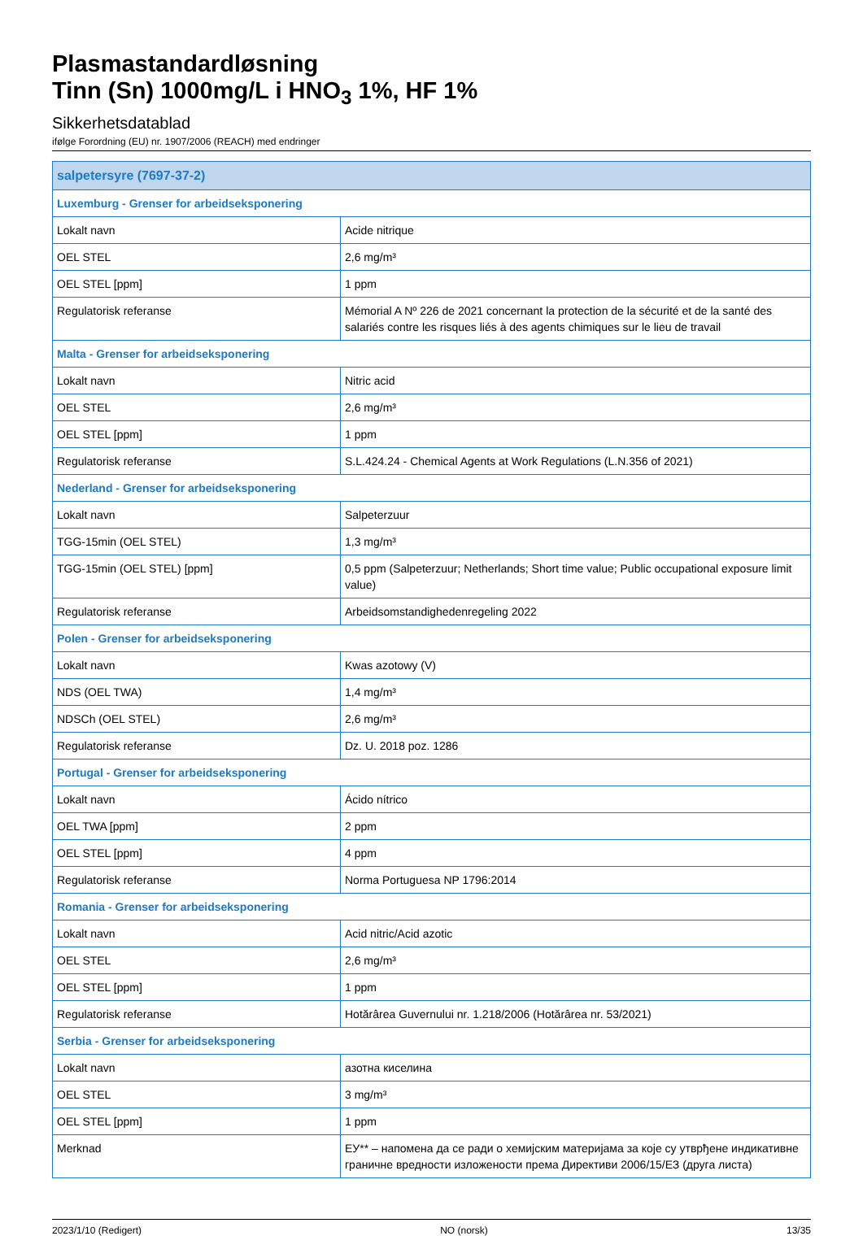Plasmastandardløsning
Tinn (Sn) 1000mg/L i HNO<sub>3</sub> 1%, HF 1%
Sikkerhetsdatablad
ifølge Forordning (EU) nr. 1907/2006 (REACH) med endringer
| salpetersyre (7697-37-2) | |
| --- | --- |
| Luxemburg - Grenser for arbeidseksponering | |
| Lokalt navn | Acide nitrique |
| OEL STEL | 2,6 mg/m³ |
| OEL STEL [ppm] | 1 ppm |
| Regulatorisk referanse | Mémorial A Nº 226 de 2021 concernant la protection de la sécurité et de la santé des salariés contre les risques liés à des agents chimiques sur le lieu de travail |
| Malta - Grenser for arbeidseksponering | |
| Lokalt navn | Nitric acid |
| OEL STEL | 2,6 mg/m³ |
| OEL STEL [ppm] | 1 ppm |
| Regulatorisk referanse | S.L.424.24 - Chemical Agents at Work Regulations (L.N.356 of 2021) |
| Nederland - Grenser for arbeidseksponering | |
| Lokalt navn | Salpeterzuur |
| TGG-15min (OEL STEL) | 1,3 mg/m³ |
| TGG-15min (OEL STEL) [ppm] | 0,5 ppm (Salpeterzuur; Netherlands; Short time value; Public occupational exposure limit value) |
| Regulatorisk referanse | Arbeidsomstandighedenregeling 2022 |
| Polen - Grenser for arbeidseksponering | |
| Lokalt navn | Kwas azotowy (V) |
| NDS (OEL TWA) | 1,4 mg/m³ |
| NDSCh (OEL STEL) | 2,6 mg/m³ |
| Regulatorisk referanse | Dz. U. 2018 poz. 1286 |
| Portugal - Grenser for arbeidseksponering | |
| Lokalt navn | Ácido nítrico |
| OEL TWA [ppm] | 2 ppm |
| OEL STEL [ppm] | 4 ppm |
| Regulatorisk referanse | Norma Portuguesa NP 1796:2014 |
| Romania - Grenser for arbeidseksponering | |
| Lokalt navn | Acid nitric/Acid azotic |
| OEL STEL | 2,6 mg/m³ |
| OEL STEL [ppm] | 1 ppm |
| Regulatorisk referanse | Hotărârea Guvernului nr. 1.218/2006 (Hotărârea nr. 53/2021) |
| Serbia - Grenser for arbeidseksponering | |
| Lokalt navn | азотна киселина |
| OEL STEL | 3 mg/m³ |
| OEL STEL [ppm] | 1 ppm |
| Merknad | ЕУ** – напомена да се ради о хемијским материјама за које су утврђене индикативне граничне вредности изложености према Директиви 2006/15/ЕЗ (друга листа) |
2023/1/10 (Redigert) NO (norsk) 13/35